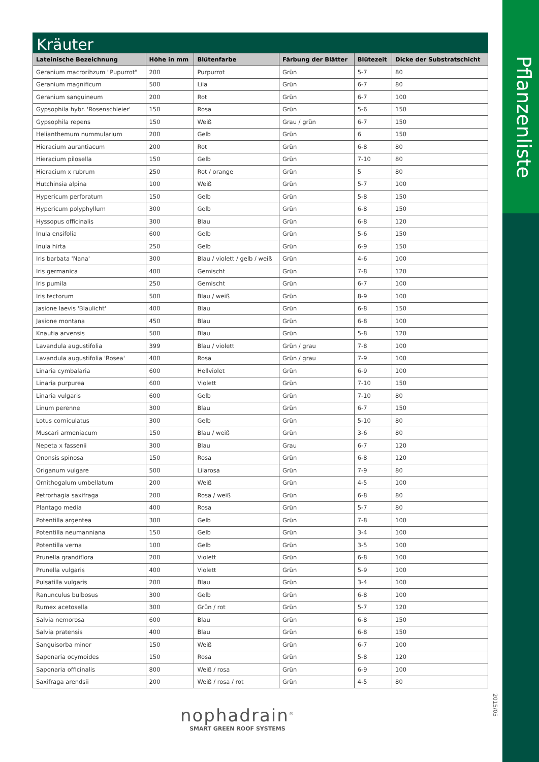Pflanzenliste
2015/05
Kräuter
| Lateinische Bezeichnung | Höhe in mm | Blütenfarbe | Färbung der Blätter | Blütezeit | Dicke der Substratschicht |
| --- | --- | --- | --- | --- | --- |
| Geranium macrorihzum "Pupurrot" | 200 | Purpurrot | Grün | 5-7 | 80 |
| Geranium magnificum | 500 | Lila | Grün | 6-7 | 80 |
| Geranium sanguineum | 200 | Rot | Grün | 6-7 | 100 |
| Gypsophila hybr. 'Rosenschleier' | 150 | Rosa | Grün | 5-6 | 150 |
| Gypsophila repens | 150 | Weiß | Grau / grün | 6-7 | 150 |
| Helianthemum nummularium | 200 | Gelb | Grün | 6 | 150 |
| Hieracium aurantiacum | 200 | Rot | Grün | 6-8 | 80 |
| Hieracium pilosella | 150 | Gelb | Grün | 7-10 | 80 |
| Hieracium x rubrum | 250 | Rot / orange | Grün | 5 | 80 |
| Hutchinsia alpina | 100 | Weiß | Grün | 5-7 | 100 |
| Hypericum perforatum | 150 | Gelb | Grün | 5-8 | 150 |
| Hypericum polyphyllum | 300 | Gelb | Grün | 6-8 | 150 |
| Hyssopus officinalis | 300 | Blau | Grün | 6-8 | 120 |
| Inula ensifolia | 600 | Gelb | Grün | 5-6 | 150 |
| Inula hirta | 250 | Gelb | Grün | 6-9 | 150 |
| Iris barbata 'Nana' | 300 | Blau / violett / gelb / weiß | Grün | 4-6 | 100 |
| Iris germanica | 400 | Gemischt | Grün | 7-8 | 120 |
| Iris pumila | 250 | Gemischt | Grün | 6-7 | 100 |
| Iris tectorum | 500 | Blau / weiß | Grün | 8-9 | 100 |
| Jasione laevis 'Blaulicht' | 400 | Blau | Grün | 6-8 | 150 |
| Jasione montana | 450 | Blau | Grün | 6-8 | 100 |
| Knautia arvensis | 500 | Blau | Grün | 5-8 | 120 |
| Lavandula augustifolia | 399 | Blau / violett | Grün / grau | 7-8 | 100 |
| Lavandula augustifolia 'Rosea' | 400 | Rosa | Grün / grau | 7-9 | 100 |
| Linaria cymbalaria | 600 | Hellviolet | Grün | 6-9 | 100 |
| Linaria purpurea | 600 | Violett | Grün | 7-10 | 150 |
| Linaria vulgaris | 600 | Gelb | Grün | 7-10 | 80 |
| Linum perenne | 300 | Blau | Grün | 6-7 | 150 |
| Lotus corniculatus | 300 | Gelb | Grün | 5-10 | 80 |
| Muscari armeniacum | 150 | Blau / weiß | Grün | 3-6 | 80 |
| Nepeta x fassenii | 300 | Blau | Grau | 6-7 | 120 |
| Ononsis spinosa | 150 | Rosa | Grün | 6-8 | 120 |
| Origanum vulgare | 500 | Lilarosa | Grün | 7-9 | 80 |
| Ornithogalum umbellatum | 200 | Weiß | Grün | 4-5 | 100 |
| Petrorhagia saxifraga | 200 | Rosa / weiß | Grün | 6-8 | 80 |
| Plantago media | 400 | Rosa | Grün | 5-7 | 80 |
| Potentilla argentea | 300 | Gelb | Grün | 7-8 | 100 |
| Potentilla neumanniana | 150 | Gelb | Grün | 3-4 | 100 |
| Potentilla verna | 100 | Gelb | Grün | 3-5 | 100 |
| Prunella grandiflora | 200 | Violett | Grün | 6-8 | 100 |
| Prunella vulgaris | 400 | Violett | Grün | 5-9 | 100 |
| Pulsatilla vulgaris | 200 | Blau | Grün | 3-4 | 100 |
| Ranunculus bulbosus | 300 | Gelb | Grün | 6-8 | 100 |
| Rumex acetosella | 300 | Grün / rot | Grün | 5-7 | 120 |
| Salvia nemorosa | 600 | Blau | Grün | 6-8 | 150 |
| Salvia pratensis | 400 | Blau | Grün | 6-8 | 150 |
| Sanguisorba minor | 150 | Weiß | Grün | 6-7 | 100 |
| Saponaria ocymoides | 150 | Rosa | Grün | 5-8 | 120 |
| Saponaria officinalis | 800 | Weiß / rosa | Grün | 6-9 | 100 |
| Saxifraga arendsii | 200 | Weiß / rosa / rot | Grün | 4-5 | 80 |
nophadrain<sup>®</sup>
SMART GREEN ROOF SYSTEMS